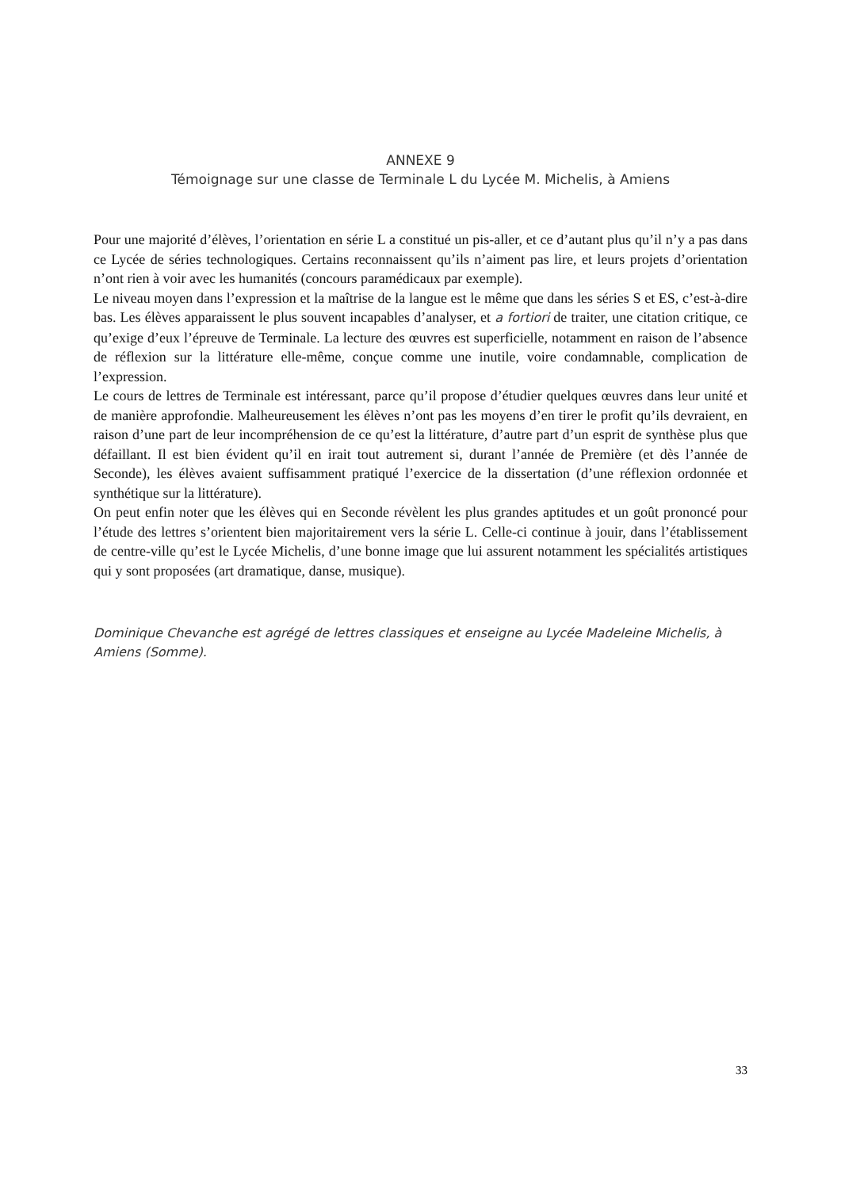ANNEXE 9
Témoignage sur une classe de Terminale L du Lycée M. Michelis, à Amiens
Pour une majorité d’élèves, l’orientation en série L a constitué un pis-aller, et ce d’autant plus qu’il n’y a pas dans ce Lycée de séries technologiques. Certains reconnaissent qu’ils n’aiment pas lire, et leurs projets d’orientation n’ont rien à voir avec les humanités (concours paramédicaux par exemple).
Le niveau moyen dans l’expression et la maîtrise de la langue est le même que dans les séries S et ES, c’est-à-dire bas. Les élèves apparaissent le plus souvent incapables d’analyser, et a fortiori de traiter, une citation critique, ce qu’exige d’eux l’épreuve de Terminale. La lecture des œuvres est superficielle, notamment en raison de l’absence de réflexion sur la littérature elle-même, conçue comme une inutile, voire condamnable, complication de l’expression.
Le cours de lettres de Terminale est intéressant, parce qu’il propose d’étudier quelques œuvres dans leur unité et de manière approfondie. Malheureusement les élèves n’ont pas les moyens d’en tirer le profit qu’ils devraient, en raison d’une part de leur incompréhension de ce qu’est la littérature, d’autre part d’un esprit de synthèse plus que défaillant. Il est bien évident qu’il en irait tout autrement si, durant l’année de Première (et dès l’année de Seconde), les élèves avaient suffisamment pratiqué l’exercice de la dissertation (d’une réflexion ordonnée et synthétique sur la littérature).
On peut enfin noter que les élèves qui en Seconde révèlent les plus grandes aptitudes et un goût prononcé pour l’étude des lettres s’orientent bien majoritairement vers la série L. Celle-ci continue à jouir, dans l’établissement de centre-ville qu’est le Lycée Michelis, d’une bonne image que lui assurent notamment les spécialités artistiques qui y sont proposées (art dramatique, danse, musique).
Dominique Chevanche est agrégé de lettres classiques et enseigne au Lycée Madeleine Michelis, à Amiens (Somme).
33